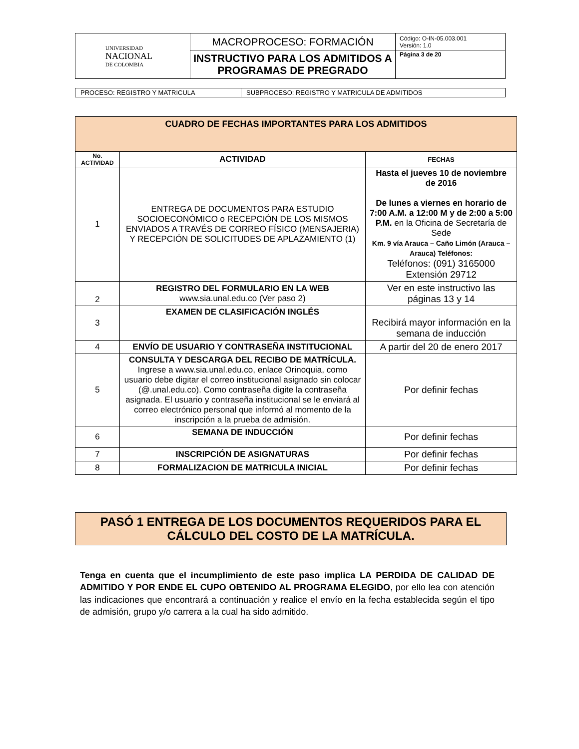| UNIVERSIDAD NACIONAL DE COLOMBIA | MACROPROCESO: FORMACIÓN | Código: O-IN-05.003.001 Versión: 1.0 |
| | INSTRUCTIVO PARA LOS ADMITIDOS A PROGRAMAS DE PREGRADO | Página 3 de 20 |
| PROCESO: REGISTRO Y MATRICULA | SUBPROCESO: REGISTRO Y MATRICULA DE ADMITIDOS |
| CUADRO DE FECHAS IMPORTANTES PARA LOS ADMITIDOS | | |
| --- | --- | --- |
| No. ACTIVIDAD | ACTIVIDAD | FECHAS |
| 1 | ENTREGA DE DOCUMENTOS PARA ESTUDIO SOCIOECONÓMICO o RECEPCIÓN DE LOS MISMOS ENVIADOS A TRAVÉS DE CORREO FÍSICO (MENSAJERIA) Y RECEPCIÓN DE SOLICITUDES DE APLAZAMIENTO (1) | Hasta el jueves 10 de noviembre de 2016 De lunes a viernes en horario de 7:00 A.M. a 12:00 M y de 2:00 a 5:00 P.M. en la Oficina de Secretaría de Sede Km. 9 vía Arauca – Caño Limón (Arauca – Arauca) Teléfonos: Teléfonos: (091) 3165000 Extensión 29712 |
| 2 | REGISTRO DEL FORMULARIO EN LA WEB www.sia.unal.edu.co (Ver paso 2) | Ver en este instructivo las páginas 13 y 14 |
| 3 | EXAMEN DE CLASIFICACIÓN INGLÉS | Recibirá mayor información en la semana de inducción |
| 4 | ENVÍO DE USUARIO Y CONTRASEÑA INSTITUCIONAL | A partir del 20 de enero 2017 |
| 5 | CONSULTA Y DESCARGA DEL RECIBO DE MATRÍCULA. Ingrese a www.sia.unal.edu.co, enlace Orinoquia, como usuario debe digitar el correo institucional asignado sin colocar (@.unal.edu.co). Como contraseña digite la contraseña asignada. El usuario y contraseña institucional se le enviará al correo electrónico personal que informó al momento de la inscripción a la prueba de admisión. | Por definir fechas |
| 6 | SEMANA DE INDUCCIÓN | Por definir fechas |
| 7 | INSCRIPCIÓN DE ASIGNATURAS | Por definir fechas |
| 8 | FORMALIZACION DE MATRICULA INICIAL | Por definir fechas |
PASÓ 1 ENTREGA DE LOS DOCUMENTOS REQUERIDOS PARA EL CÁLCULO DEL COSTO DE LA MATRÍCULA.
Tenga en cuenta que el incumplimiento de este paso implica LA PERDIDA DE CALIDAD DE ADMITIDO Y POR ENDE EL CUPO OBTENIDO AL PROGRAMA ELEGIDO, por ello lea con atención las indicaciones que encontrará a continuación y realice el envío en la fecha establecida según el tipo de admisión, grupo y/o carrera a la cual ha sido admitido.